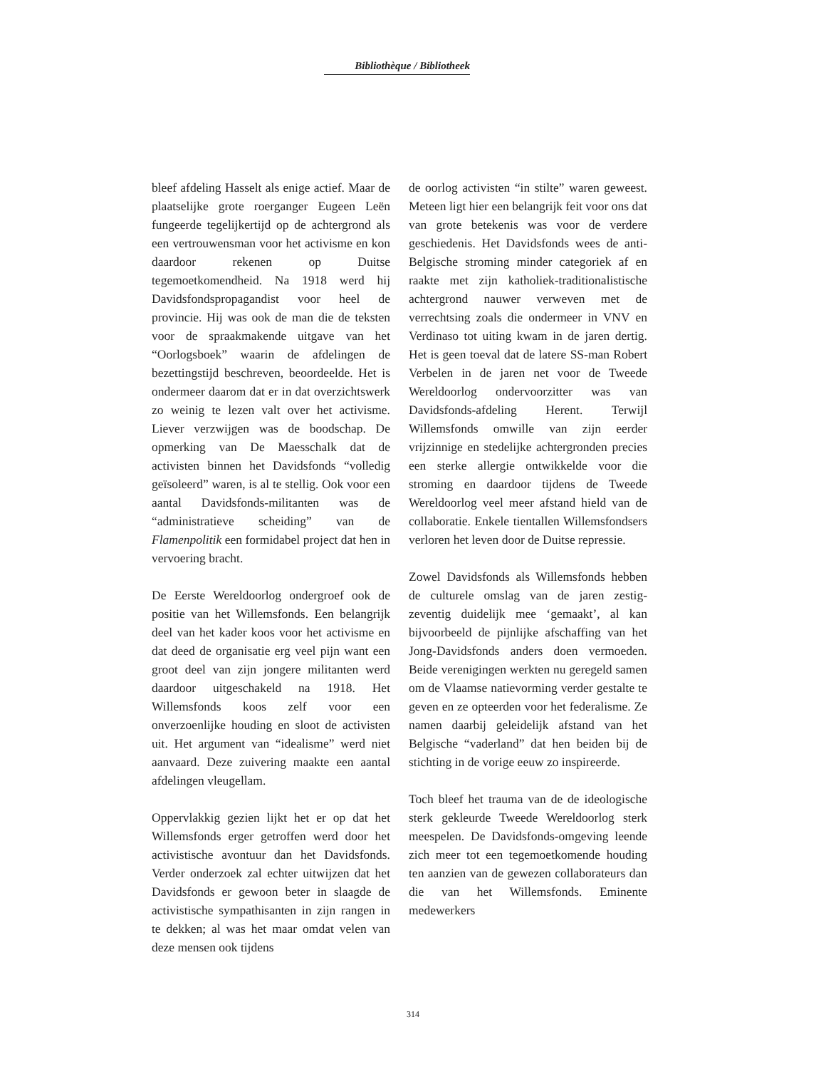Bibliothèque / Bibliotheek
bleef afdeling Hasselt als enige actief. Maar de plaatselijke grote roerganger Eugeen Leën fungeerde tegelijkertijd op de achtergrond als een vertrouwensman voor het activisme en kon daardoor rekenen op Duitse tegemoetkomendheid. Na 1918 werd hij Davidsfondspropagandist voor heel de provincie. Hij was ook de man die de teksten voor de spraakmakende uitgave van het “Oorlogsboek” waarin de afdelingen de bezettingstijd beschreven, beoordeelde. Het is ondermeer daarom dat er in dat overzichtswerk zo weinig te lezen valt over het activisme. Liever verzwijgen was de boodschap. De opmerking van De Maesschalk dat de activisten binnen het Davidsfonds “volledig geïsoleerd” waren, is al te stellig. Ook voor een aantal Davidsfonds-militanten was de “administratieve scheiding” van de Flamenpolitik een formidabel project dat hen in vervoering bracht.
De Eerste Wereldoorlog ondergroef ook de positie van het Willemsfonds. Een belangrijk deel van het kader koos voor het activisme en dat deed de organisatie erg veel pijn want een groot deel van zijn jongere militanten werd daardoor uitgeschakeld na 1918. Het Willemsfonds koos zelf voor een onverzoenlijke houding en sloot de activisten uit. Het argument van “idealisme” werd niet aanvaard. Deze zuivering maakte een aantal afdelingen vleugellam.
Oppervlakkig gezien lijkt het er op dat het Willemsfonds erger getroffen werd door het activistische avontuur dan het Davidsfonds. Verder onderzoek zal echter uitwijzen dat het Davidsfonds er gewoon beter in slaagde de activistische sympathisanten in zijn rangen in te dekken; al was het maar omdat velen van deze mensen ook tijdens
de oorlog activisten “in stilte” waren geweest. Meteen ligt hier een belangrijk feit voor ons dat van grote betekenis was voor de verdere geschiedenis. Het Davidsfonds wees de anti-Belgische stroming minder categoriek af en raakte met zijn katholiek-traditionalistische achtergrond nauwer verweven met de verrechtsing zoals die ondermeer in VNV en Verdinaso tot uiting kwam in de jaren dertig. Het is geen toeval dat de latere SS-man Robert Verbelen in de jaren net voor de Tweede Wereldoorlog ondervoorzitter was van Davidsfonds-afdeling Herent. Terwijl Willemsfonds omwille van zijn eerder vrijzinnige en stedelijke achtergronden precies een sterke allergie ontwikkelde voor die stroming en daardoor tijdens de Tweede Wereldoorlog veel meer afstand hield van de collaboratie. Enkele tientallen Willemsfondsers verloren het leven door de Duitse repressie.
Zowel Davidsfonds als Willemsfonds hebben de culturele omslag van de jaren zestig-zeventig duidelijk mee ‘gemaakt’, al kan bijvoorbeeld de pijnlijke afschaffing van het Jong-Davidsfonds anders doen vermoeden. Beide verenigingen werkten nu geregeld samen om de Vlaamse natievorming verder gestalte te geven en ze opteerden voor het federalisme. Ze namen daarbij geleidelijk afstand van het Belgische “vaderland” dat hen beiden bij de stichting in de vorige eeuw zo inspireerde.
Toch bleef het trauma van de de ideologische sterk gekleurde Tweede Wereldoorlog sterk meespelen. De Davidsfonds-omgeving leende zich meer tot een tegemoetkomende houding ten aanzien van de gewezen collaborateurs dan die van het Willemsfonds. Eminente medewerkers
314